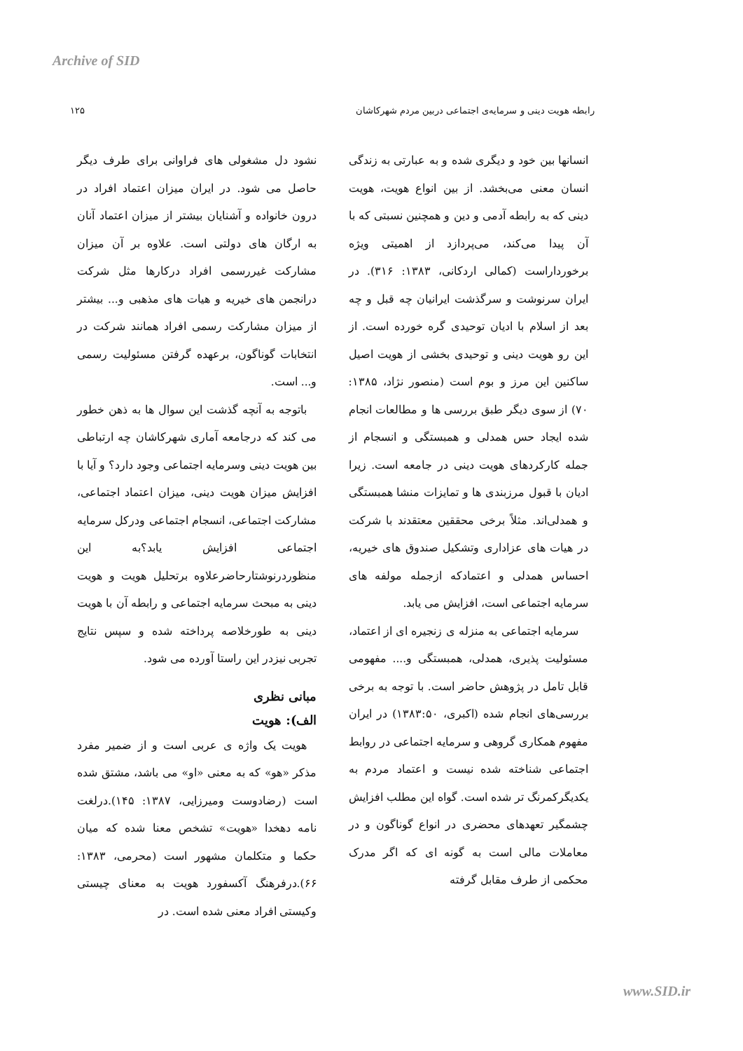Archive of SID
رابطه هویت دینی و سرمایه‌ی اجتماعی دربین مردم شهرکاشان ۱۲۵
انسانها بین خود و دیگری شده و به عبارتی به زندگی انسان معنی می‌بخشد. از بین انواع هویت، هویت دینی که به رابطه آدمی و دین و همچنین نسبتی که با آن پیدا می‌کند، می‌پردازد از اهمیتی ویژه برخورداراست (کمالی اردکانی، ۱۳۸۳: ۳۱۶). در ایران سرنوشت و سرگذشت ایرانیان چه قبل و چه بعد از اسلام با ادیان توحیدی گره خورده است. از این رو هویت دینی و توحیدی بخشی از هویت اصیل ساکنین این مرز و بوم است (منصور نژاد، ۱۳۸۵: ۷۰) از سوی دیگر طبق بررسی ها و مطالعات انجام شده ایجاد حس همدلی و همبستگی و انسجام از جمله کارکردهای هویت دینی در جامعه است. زیرا ادیان با قبول مرزبندی ها و تمایزات منشا همبستگی و همدلی‌اند. مثلاً برخی محققین معتقدند با شرکت در هیات های عزاداری وتشکیل صندوق های خیریه، احساس همدلی و اعتمادکه ازجمله مولفه های سرمایه اجتماعی است، افزایش می یابد.
سرمایه اجتماعی به منزله ی زنجیره ای از اعتماد، مسئولیت پذیری، همدلی، همبستگی و.... مفهومی قابل تامل در پژوهش حاضر است. با توجه به برخی بررسی‌های انجام شده (اکبری، ۱۳۸۳:۵۰) در ایران مفهوم همکاری گروهی و سرمایه اجتماعی در روابط اجتماعی شناخته شده نیست و اعتماد مردم به یکدیگرکمرنگ تر شده است. گواه این مطلب افزایش چشمگیر تعهدهای محضری در انواع گوناگون و در معاملات مالی است به گونه ای که اگر مدرک محکمی از طرف مقابل گرفته
نشود دل مشغولی های فراوانی برای طرف دیگر حاصل می شود. در ایران میزان اعتماد افراد در درون خانواده و آشنایان بیشتر از میزان اعتماد آنان به ارگان های دولتی است. علاوه بر آن میزان مشارکت غیررسمی افراد درکارها مثل شرکت درانجمن های خیریه و هیات های مذهبی و... بیشتر از میزان مشارکت رسمی افراد همانند شرکت در انتخابات گوناگون، برعهده گرفتن مسئولیت رسمی و... است.
باتوجه به آنچه گذشت این سوال ها به ذهن خطور می کند که درجامعه آماری شهرکاشان چه ارتباطی بین هویت دینی وسرمایه اجتماعی وجود دارد؟ و آیا با افزایش میزان هویت دینی، میزان اعتماد اجتماعی، مشارکت اجتماعی، انسجام اجتماعی ودرکل سرمایه اجتماعی افزایش یابد؟به این منظوردرنوشتارحاضرعلاوه برتحلیل هویت و هویت دینی به مبحث سرمایه اجتماعی و رابطه آن با هویت دینی به طورخلاصه پرداخته شده و سپس نتایج تجربی نیزدر این راستا آورده می شود.
مبانی نظری
الف): هویت
هویت یک واژه ی عربی است و از ضمیر مفرد مذکر «هو» که به معنی «او» می باشد، مشتق شده است (رضادوست ومیرزایی، ۱۳۸۷: ۱۴۵).درلغت نامه دهخدا «هویت» تشخص معنا شده که میان حکما و متکلمان مشهور است (محرمی، ۱۳۸۳: ۶۶).درفرهنگ آکسفورد هویت به معنای چیستی وکیستی افراد معنی شده است. در
www.SID.ir